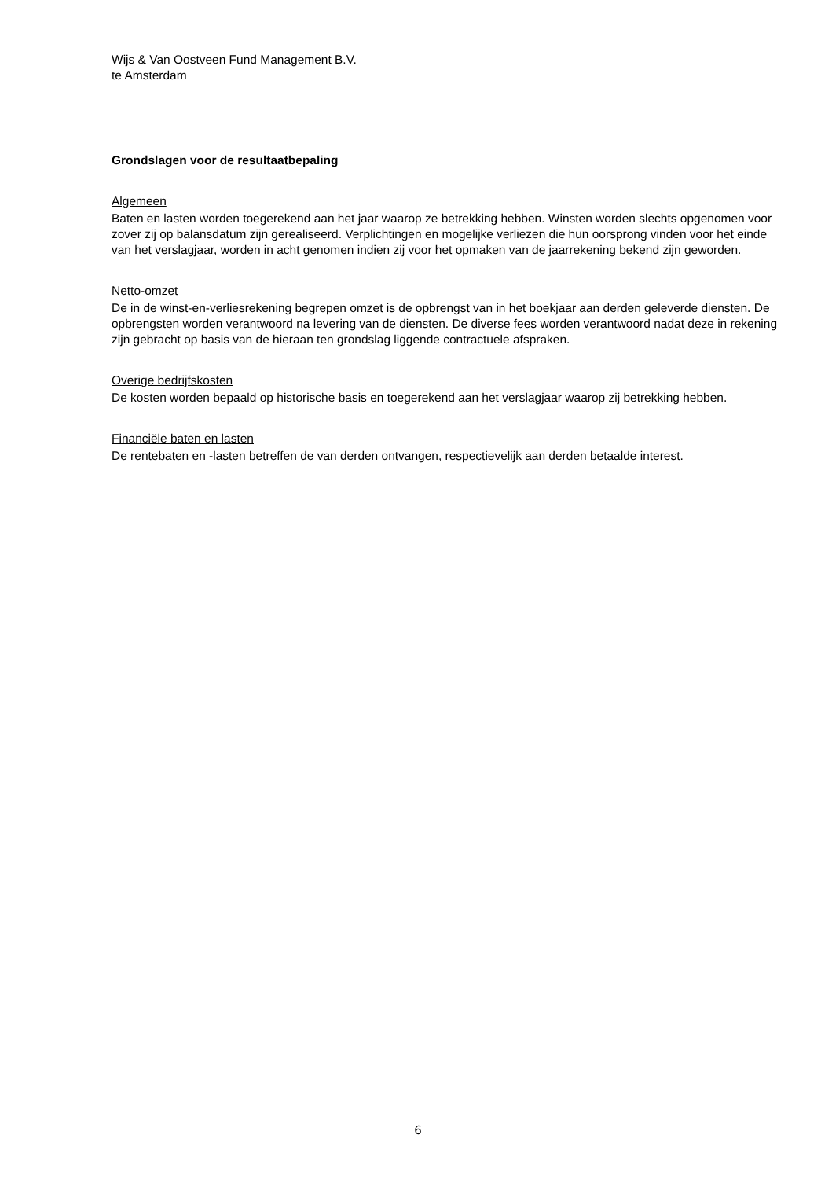Wijs & Van Oostveen Fund Management B.V.
te Amsterdam
Grondslagen voor de resultaatbepaling
Algemeen
Baten en lasten worden toegerekend aan het jaar waarop ze betrekking hebben. Winsten worden slechts opgenomen voor zover zij op balansdatum zijn gerealiseerd. Verplichtingen en mogelijke verliezen die hun oorsprong vinden voor het einde van het verslagjaar, worden in acht genomen indien zij voor het opmaken van de jaarrekening bekend zijn geworden.
Netto-omzet
De in de winst-en-verliesrekening begrepen omzet is de opbrengst van in het boekjaar aan derden geleverde diensten. De opbrengsten worden verantwoord na levering van de diensten. De diverse fees worden verantwoord nadat deze in rekening zijn gebracht op basis van de hieraan ten grondslag liggende contractuele afspraken.
Overige bedrijfskosten
De kosten worden bepaald op historische basis en toegerekend aan het verslagjaar waarop zij betrekking hebben.
Financiële baten en lasten
De rentebaten en -lasten betreffen de van derden ontvangen, respectievelijk aan derden betaalde interest.
6